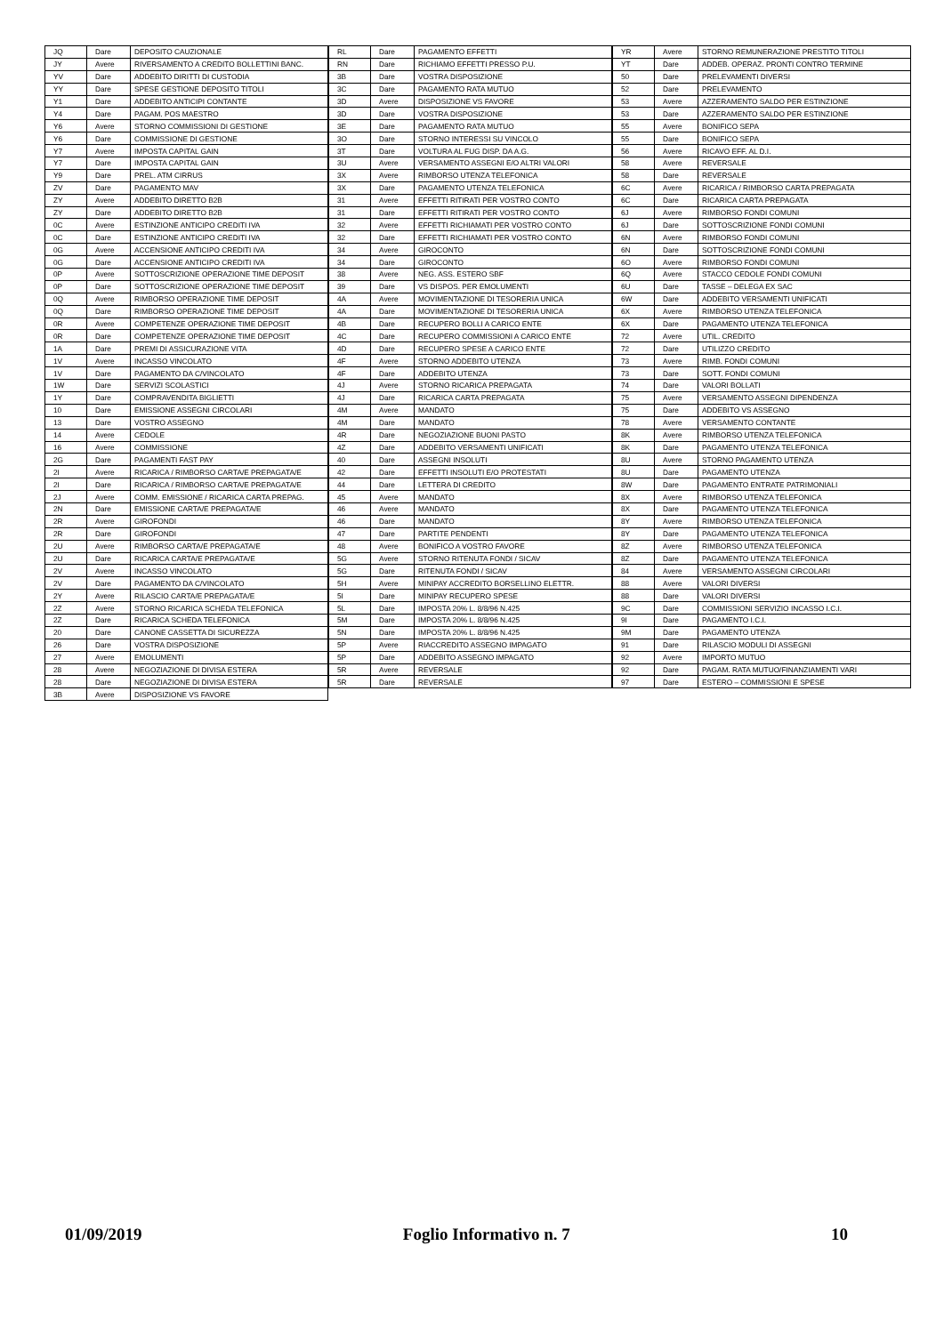| JQ | Dare | DEPOSITO CAUZIONALE |
| JY | Avere | RIVERSAMENTO A CREDITO BOLLETTINI BANC. |
| YV | Dare | ADDEBITO DIRITTI DI CUSTODIA |
| YY | Dare | SPESE GESTIONE DEPOSITO TITOLI |
| Y1 | Dare | ADDEBITO ANTICIPI CONTANTE |
| Y4 | Dare | PAGAM. POS MAESTRO |
| Y6 | Avere | STORNO COMMISSIONI DI GESTIONE |
| Y6 | Dare | COMMISSIONE DI GESTIONE |
| Y7 | Avere | IMPOSTA CAPITAL GAIN |
| Y7 | Dare | IMPOSTA CAPITAL GAIN |
| Y9 | Dare | PREL. ATM CIRRUS |
| ZV | Dare | PAGAMENTO MAV |
| ZY | Avere | ADDEBITO DIRETTO B2B |
| ZY | Dare | ADDEBITO DIRETTO B2B |
| 0C | Avere | ESTINZIONE ANTICIPO CREDITI IVA |
| 0C | Dare | ESTINZIONE ANTICIPO CREDITI IVA |
| 0G | Avere | ACCENSIONE ANTICIPO CREDITI IVA |
| 0G | Dare | ACCENSIONE ANTICIPO CREDITI IVA |
| 0P | Avere | SOTTOSCRIZIONE OPERAZIONE TIME DEPOSIT |
| 0P | Dare | SOTTOSCRIZIONE OPERAZIONE TIME DEPOSIT |
| 0Q | Avere | RIMBORSO OPERAZIONE TIME DEPOSIT |
| 0Q | Dare | RIMBORSO OPERAZIONE TIME DEPOSIT |
| 0R | Avere | COMPETENZE OPERAZIONE TIME DEPOSIT |
| 0R | Dare | COMPETENZE OPERAZIONE TIME DEPOSIT |
| 1A | Dare | PREMI DI ASSICURAZIONE VITA |
| 1V | Avere | INCASSO VINCOLATO |
| 1V | Dare | PAGAMENTO DA C/VINCOLATO |
| 1W | Dare | SERVIZI SCOLASTICI |
| 1Y | Dare | COMPRAVENDITA BIGLIETTI |
| 10 | Dare | EMISSIONE ASSEGNI CIRCOLARI |
| 13 | Dare | VOSTRO ASSEGNO |
| 14 | Avere | CEDOLE |
| 16 | Avere | COMMISSIONE |
| 2G | Dare | PAGAMENTI FAST PAY |
| 2I | Avere | RICARICA / RIMBORSO CARTA/E PREPAGATA/E |
| 2I | Dare | RICARICA / RIMBORSO CARTA/E PREPAGATA/E |
| 2J | Avere | COMM. EMISSIONE / RICARICA CARTA PREPAG. |
| 2N | Dare | EMISSIONE CARTA/E PREPAGATA/E |
| 2R | Avere | GIROFONDI |
| 2R | Dare | GIROFONDI |
| 2U | Avere | RIMBORSO CARTA/E PREPAGATA/E |
| 2U | Dare | RICARICA CARTA/E PREPAGATA/E |
| 2V | Avere | INCASSO VINCOLATO |
| 2V | Dare | PAGAMENTO DA C/VINCOLATO |
| 2Y | Avere | RILASCIO CARTA/E PREPAGATA/E |
| 2Z | Avere | STORNO RICARICA SCHEDA TELEFONICA |
| 2Z | Dare | RICARICA SCHEDA TELEFONICA |
| 20 | Dare | CANONE CASSETTA DI SICUREZZA |
| 26 | Dare | VOSTRA DISPOSIZIONE |
| 27 | Avere | EMOLUMENTI |
| 28 | Avere | NEGOZIAZIONE DI DIVISA ESTERA |
| 28 | Dare | NEGOZIAZIONE DI DIVISA ESTERA |
| 3B | Avere | DISPOSIZIONE VS FAVORE |
| RL | Dare | PAGAMENTO EFFETTI |
| RN | Dare | RICHIAMO EFFETTI PRESSO P.U. |
| 3B | Dare | VOSTRA DISPOSIZIONE |
| 3C | Dare | PAGAMENTO RATA MUTUO |
| 3D | Avere | DISPOSIZIONE VS FAVORE |
| 3D | Dare | VOSTRA DISPOSIZIONE |
| 3E | Dare | PAGAMENTO RATA MUTUO |
| 3O | Dare | STORNO INTERESSI SU VINCOLO |
| 3T | Dare | VOLTURA AL FUG DISP. DA A.G. |
| 3U | Avere | VERSAMENTO ASSEGNI E/O ALTRI VALORI |
| 3X | Avere | RIMBORSO UTENZA TELEFONICA |
| 3X | Dare | PAGAMENTO UTENZA TELEFONICA |
| 31 | Avere | EFFETTI RITIRATI PER VOSTRO CONTO |
| 31 | Dare | EFFETTI RITIRATI PER VOSTRO CONTO |
| 32 | Avere | EFFETTI RICHIAMATI PER VOSTRO CONTO |
| 32 | Dare | EFFETTI RICHIAMATI PER VOSTRO CONTO |
| 34 | Avere | GIROCONTO |
| 34 | Dare | GIROCONTO |
| 38 | Avere | NEG. ASS. ESTERO SBF |
| 39 | Dare | VS DISPOS. PER EMOLUMENTI |
| 4A | Avere | MOVIMENTAZIONE DI TESORERIA UNICA |
| 4A | Dare | MOVIMENTAZIONE DI TESORERIA UNICA |
| 4B | Dare | RECUPERO BOLLI A CARICO ENTE |
| 4C | Dare | RECUPERO COMMISSIONI A CARICO ENTE |
| 4D | Dare | RECUPERO SPESE A CARICO ENTE |
| 4F | Avere | STORNO ADDEBITO UTENZA |
| 4F | Dare | ADDEBITO UTENZA |
| 4J | Avere | STORNO RICARICA PREPAGATA |
| 4J | Dare | RICARICA CARTA PREPAGATA |
| 4M | Avere | MANDATO |
| 4M | Dare | MANDATO |
| 4R | Dare | NEGOZIAZIONE BUONI PASTO |
| 4Z | Dare | ADDEBITO VERSAMENTI UNIFICATI |
| 40 | Dare | ASSEGNI INSOLUTI |
| 42 | Dare | EFFETTI INSOLUTI E/O PROTESTATI |
| 44 | Dare | LETTERA DI CREDITO |
| 45 | Avere | MANDATO |
| 46 | Avere | MANDATO |
| 46 | Dare | MANDATO |
| 47 | Dare | PARTITE PENDENTI |
| 48 | Avere | BONIFICO A VOSTRO FAVORE |
| 5G | Avere | STORNO RITENUTA FONDI / SICAV |
| 5G | Dare | RITENUTA FONDI / SICAV |
| 5H | Avere | MINIPAY ACCREDITO BORSELLINO ELETTR. |
| 5I | Dare | MINIPAY RECUPERO SPESE |
| 5L | Dare | IMPOSTA 20% L. 8/8/96 N.425 |
| 5M | Dare | IMPOSTA 20% L. 8/8/96 N.425 |
| 5N | Dare | IMPOSTA 20% L. 8/8/96 N.425 |
| 5P | Avere | RIACCREDITO ASSEGNO IMPAGATO |
| 5P | Dare | ADDEBITO ASSEGNO IMPAGATO |
| 5R | Avere | REVERSALE |
| 5R | Dare | REVERSALE |
| YR | Avere | STORNO REMUNERAZIONE PRESTITO TITOLI |
| YT | Dare | ADDEB. OPERAZ. PRONTI CONTRO TERMINE |
| 50 | Dare | PRELEVAMENTI DIVERSI |
| 52 | Dare | PRELEVAMENTO |
| 53 | Avere | AZZERAMENTO SALDO PER ESTINZIONE |
| 53 | Dare | AZZERAMENTO SALDO PER ESTINZIONE |
| 55 | Avere | BONIFICO SEPA |
| 55 | Dare | BONIFICO SEPA |
| 56 | Avere | RICAVO EFF. AL D.I. |
| 58 | Avere | REVERSALE |
| 58 | Dare | REVERSALE |
| 6C | Avere | RICARICA / RIMBORSO CARTA PREPAGATA |
| 6C | Dare | RICARICA CARTA PREPAGATA |
| 6J | Avere | RIMBORSO FONDI COMUNI |
| 6J | Dare | SOTTOSCRIZIONE FONDI COMUNI |
| 6N | Avere | RIMBORSO FONDI COMUNI |
| 6N | Dare | SOTTOSCRIZIONE FONDI COMUNI |
| 6O | Avere | RIMBORSO FONDI COMUNI |
| 6Q | Avere | STACCO CEDOLE FONDI COMUNI |
| 6U | Dare | TASSE – DELEGA EX SAC |
| 6W | Dare | ADDEBITO VERSAMENTI UNIFICATI |
| 6X | Avere | RIMBORSO UTENZA TELEFONICA |
| 6X | Dare | PAGAMENTO UTENZA TELEFONICA |
| 72 | Avere | UTIL. CREDITO |
| 72 | Dare | UTILIZZO CREDITO |
| 73 | Avere | RIMB. FONDI COMUNI |
| 73 | Dare | SOTT. FONDI COMUNI |
| 74 | Dare | VALORI BOLLATI |
| 75 | Avere | VERSAMENTO ASSEGNI DIPENDENZA |
| 75 | Dare | ADDEBITO VS ASSEGNO |
| 78 | Avere | VERSAMENTO CONTANTE |
| 8K | Avere | RIMBORSO UTENZA TELEFONICA |
| 8K | Dare | PAGAMENTO UTENZA TELEFONICA |
| 8U | Avere | STORNO PAGAMENTO UTENZA |
| 8U | Dare | PAGAMENTO UTENZA |
| 8W | Dare | PAGAMENTO ENTRATE PATRIMONIALI |
| 8X | Avere | RIMBORSO UTENZA TELEFONICA |
| 8X | Dare | PAGAMENTO UTENZA TELEFONICA |
| 8Y | Avere | RIMBORSO UTENZA TELEFONICA |
| 8Y | Dare | PAGAMENTO UTENZA TELEFONICA |
| 8Z | Avere | RIMBORSO UTENZA TELEFONICA |
| 8Z | Dare | PAGAMENTO UTENZA TELEFONICA |
| 84 | Avere | VERSAMENTO ASSEGNI CIRCOLARI |
| 88 | Avere | VALORI DIVERSI |
| 88 | Dare | VALORI DIVERSI |
| 9C | Dare | COMMISSIONI SERVIZIO INCASSO I.C.I. |
| 9I | Dare | PAGAMENTO I.C.I. |
| 9M | Dare | PAGAMENTO UTENZA |
| 91 | Dare | RILASCIO MODULI DI ASSEGNI |
| 92 | Avere | IMPORTO MUTUO |
| 92 | Dare | PAGAM. RATA MUTUO/FINANZIAMENTI VARI |
| 97 | Dare | ESTERO – COMMISSIONI E SPESE |
01/09/2019 Foglio Informativo n. 7 10